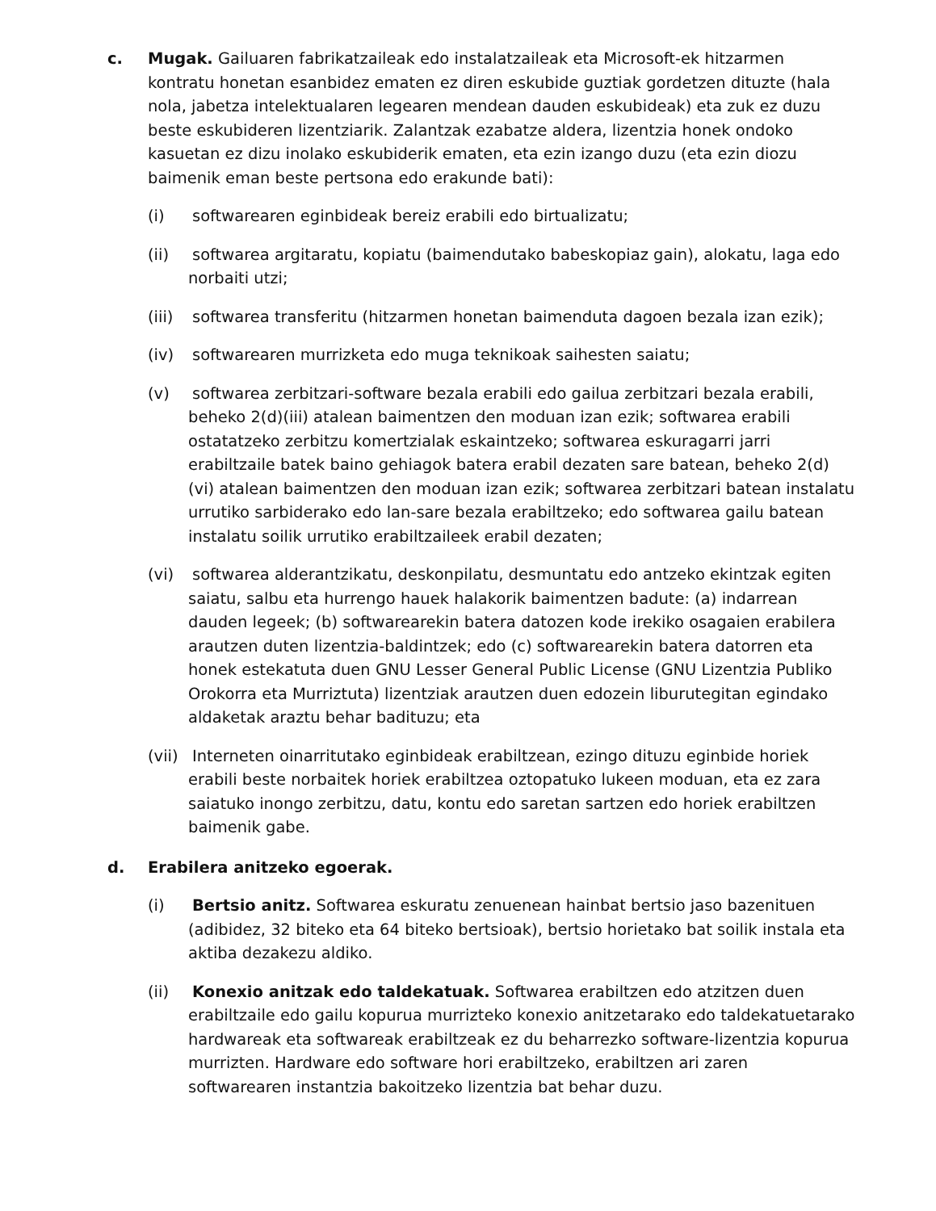c. Mugak. Gailuaren fabrikatzaileak edo instalatzaileak eta Microsoft-ek hitzarmen kontratu honetan esanbidez ematen ez diren eskubide guztiak gordetzen dituzte (hala nola, jabetza intelektualaren legearen mendean dauden eskubideak) eta zuk ez duzu beste eskubideren lizentziarik. Zalantzak ezabatze aldera, lizentzia honek ondoko kasuetan ez dizu inolako eskubiderik ematen, eta ezin izango duzu (eta ezin diozu baimenik eman beste pertsona edo erakunde bati):
(i) softwarearen eginbideak bereiz erabili edo birtualizatu;
(ii) softwarea argitaratu, kopiatu (baimendutako babeskopiaz gain), alokatu, laga edo norbaiti utzi;
(iii)
softwarea transferitu (hitzarmen honetan baimenduta dagoen bezala izan ezik);
(iv) softwarearen murrizketa edo muga teknikoak saihesten saiatu;
(v) softwarea zerbitzari-software bezala erabili edo gailua zerbitzari bezala erabili, beheko 2(d)(iii) atalean baimentzen den moduan izan ezik; softwarea erabili ostatatzeko zerbitzu komertzialak eskaintzeko; softwarea eskuragarri jarri erabiltzaile batek baino gehiagok batera erabil dezaten sare batean, beheko 2(d)(vi) atalean baimentzen den moduan izan ezik; softwarea zerbitzari batean instalatu urrutiko sarbiderako edo lan-sare bezala erabiltzeko; edo softwarea gailu batean instalatu soilik urrutiko erabiltzaileek erabil dezaten;
(vi) softwarea alderantzikatu, deskonpilatu, desmuntatu edo antzeko ekintzak egiten saiatu, salbu eta hurrengo hauek halakorik baimentzen badute: (a) indarrean dauden legeek; (b) softwarearekin batera datozen kode irekiko osagaien erabilera arautzen duten lizentzia-baldintzek; edo (c) softwarearekin batera datorren eta honek estekatuta duen GNU Lesser General Public License (GNU Lizentzia Publiko Orokorra eta Murriztuta) lizentziak arautzen duen edozein liburutegitan egindako aldaketak araztu behar badituzu; eta
(vii)
Interneten oinarritutako eginbideak erabiltzean, ezingo dituzu eginbide horiek erabili beste norbaitek horiek erabiltzea oztopatuko lukeen moduan, eta ez zara saiatuko inongo zerbitzu, datu, kontu edo saretan sartzen edo horiek erabiltzen baimenik gabe.
d. Erabilera anitzeko egoerak.
(i) Bertsio anitz. Softwarea eskuratu zenuenean hainbat bertsio jaso bazenituen (adibidez, 32 biteko eta 64 biteko bertsioak), bertsio horietako bat soilik instala eta aktiba dezakezu aldiko.
(ii) Konexio anitzak edo taldekatuak. Softwarea erabiltzen edo atzitzen duen erabiltzaile edo gailu kopurua murrizteko konexio anitzetarako edo taldekatuetarako hardwareak eta softwareak erabiltzeak ez du beharrezko software-lizentzia kopurua murrizten. Hardware edo software hori erabiltzeko, erabiltzen ari zaren softwarearen instantzia bakoitzeko lizentzia bat behar duzu.